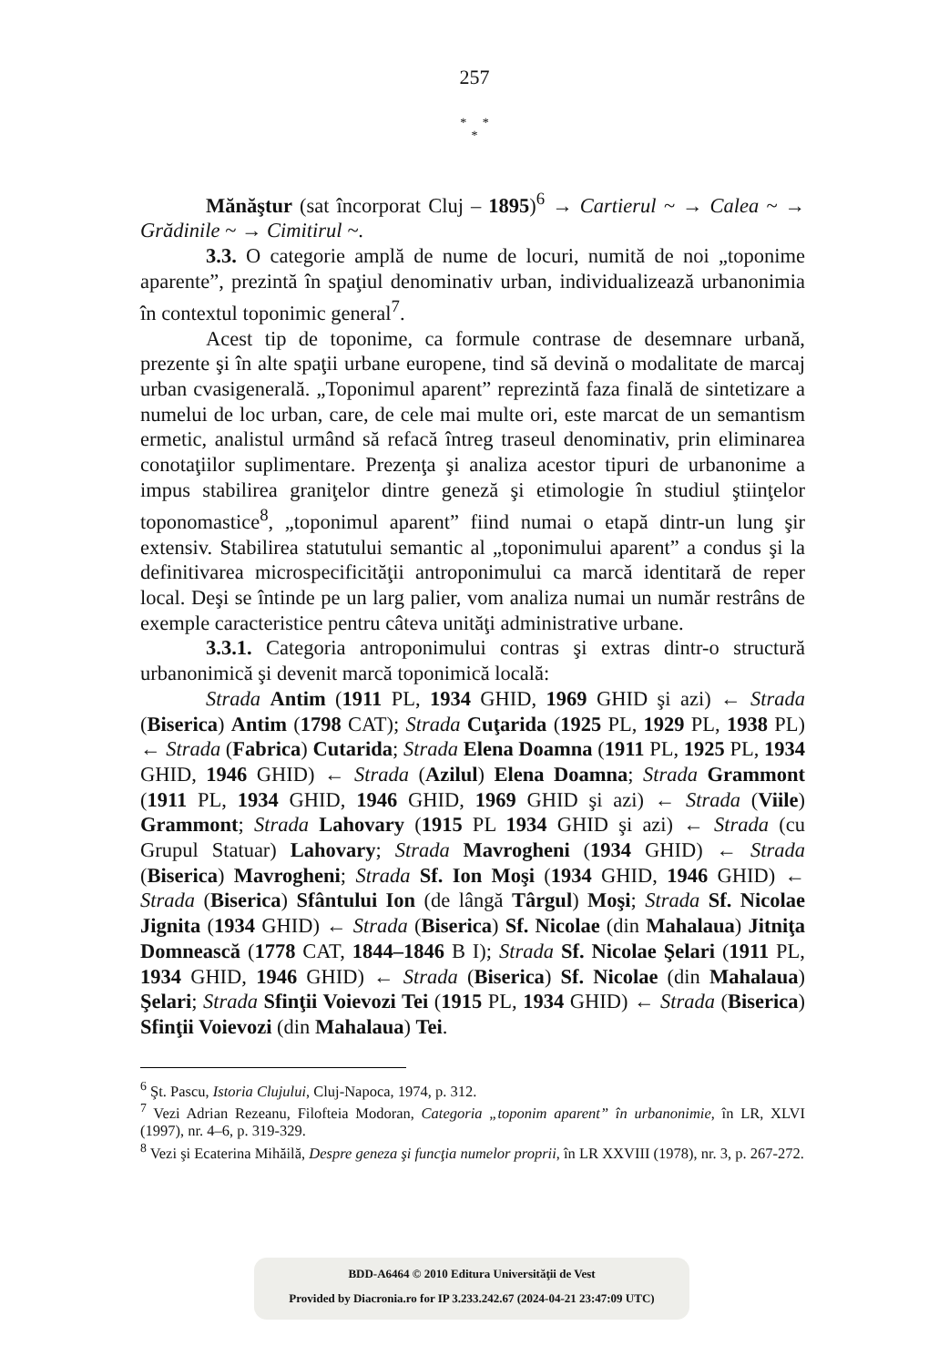257
* *
*
Mănăştur (sat încorporat Cluj – 1895)<sup>6</sup> → Cartierul ~ → Calea ~ → Grădinile ~ → Cimitirul ~.
3.3. O categorie amplă de nume de locuri, numită de noi „toponime aparente”, prezintă în spaţiul denominativ urban, individualizează urbanonimia în contextul toponimic general<sup>7</sup>.
Acest tip de toponime, ca formule contrase de desemnare urbană, prezente şi în alte spaţii urbane europene, tind să devină o modalitate de marcaj urban cvasigenerală. „Toponimul aparent” reprezintă faza finală de sintetizare a numelui de loc urban, care, de cele mai multe ori, este marcat de un semantism ermetic, analistul urmând să refacă întreg traseul denominativ, prin eliminarea conotaţiilor suplimentare. Prezenţa şi analiza acestor tipuri de urbanonime a impus stabilirea graniţelor dintre geneză şi etimologie în studiul ştiinţelor toponomastice<sup>8</sup>, „toponimul aparent” fiind numai o etapă dintr-un lung şir extensiv. Stabilirea statutului semantic al „toponimului aparent” a condus şi la definitivarea microspecificităţii antroponimului ca marcă identitară de reper local. Deşi se întinde pe un larg palier, vom analiza numai un număr restrâns de exemple caracteristice pentru câteva unităţi administrative urbane.
3.3.1. Categoria antroponimului contras şi extras dintr-o structură urbanonimică şi devenit marcă toponimică locală:
Strada Antim (1911 PL, 1934 GHID, 1969 GHID şi azi) ← Strada (Biserica) Antim (1798 CAT); Strada Cuţarida (1925 PL, 1929 PL, 1938 PL) ← Strada (Fabrica) Cutarida; Strada Elena Doamna (1911 PL, 1925 PL, 1934 GHID, 1946 GHID) ← Strada (Azilul) Elena Doamna; Strada Grammont (1911 PL, 1934 GHID, 1946 GHID, 1969 GHID şi azi) ← Strada (Viile) Grammont; Strada Lahovary (1915 PL 1934 GHID şi azi) ← Strada (cu Grupul Statuar) Lahovary; Strada Mavrogheni (1934 GHID) ← Strada (Biserica) Mavrogheni; Strada Sf. Ion Moşi (1934 GHID, 1946 GHID) ← Strada (Biserica) Sfântului Ion (de lângă Târgul) Moşi; Strada Sf. Nicolae Jignita (1934 GHID) ← Strada (Biserica) Sf. Nicolae (din Mahalaua) Jitniţa Domnească (1778 CAT, 1844–1846 B I); Strada Sf. Nicolae Şelari (1911 PL, 1934 GHID, 1946 GHID) ← Strada (Biserica) Sf. Nicolae (din Mahalaua) Şelari; Strada Sfinţii Voievozi Tei (1915 PL, 1934 GHID) ← Strada (Biserica) Sfinţii Voievozi (din Mahalaua) Tei.
<sup>6</sup> Şt. Pascu, Istoria Clujului, Cluj-Napoca, 1974, p. 312.
<sup>7</sup> Vezi Adrian Rezeanu, Filofteia Modoran, Categoria „toponim aparent” în urbanonimie, în LR, XLVI (1997), nr. 4–6, p. 319-329.
<sup>8</sup> Vezi şi Ecaterina Mihăilă, Despre geneza şi funcţia numelor proprii, în LR XXVIII (1978), nr. 3, p. 267-272.
BDD-A6464 © 2010 Editura Universităţii de Vest
Provided by Diacronia.ro for IP 3.233.242.67 (2024-04-21 23:47:09 UTC)